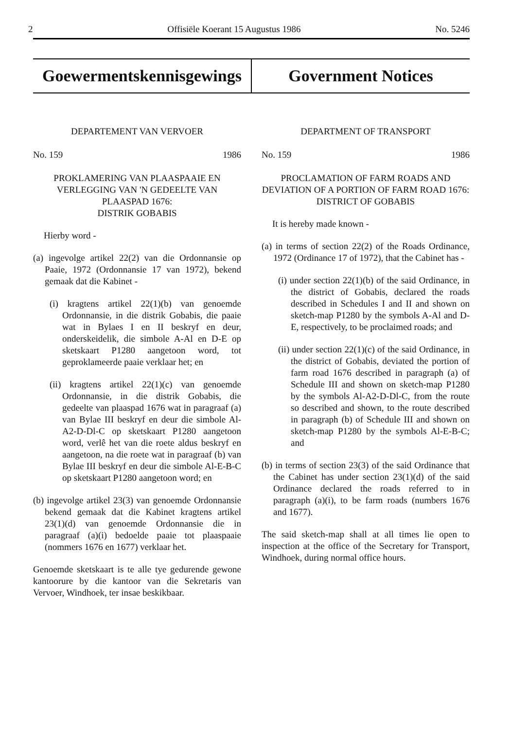2 Offisiële Koerant 15 Augustus 1986 No. 5246
Goewermentskennisgewings Government Notices
DEPARTEMENT VAN VERVOER
No. 159 1986
PROKLAMERING VAN PLAASPAAIE EN VERLEGGING VAN 'N GEDEELTE VAN PLAASPAD 1676:
DISTRIK GOBABIS
Hierby word -
(a) ingevolge artikel 22(2) van die Ordonnansie op Paaie, 1972 (Ordonnansie 17 van 1972), bekend gemaak dat die Kabinet -
(i) kragtens artikel 22(1)(b) van genoemde Ordonnansie, in die distrik Gobabis, die paaie wat in Bylaes I en II beskryf en deur, onderskeidelik, die simbole A-Al en D-E op sketskaart P1280 aangetoon word, tot geproklameerde paaie verklaar het; en
(ii) kragtens artikel 22(1)(c) van genoemde Ordonnansie, in die distrik Gobabis, die gedeelte van plaaspad 1676 wat in paragraaf (a) van Bylae III beskryf en deur die simbole Al-A2-D-Dl-C op sketskaart P1280 aangetoon word, verlê het van die roete aldus beskryf en aangetoon, na die roete wat in paragraaf (b) van Bylae III beskryf en deur die simbole Al-E-B-C op sketskaart P1280 aangetoon word; en
(b) ingevolge artikel 23(3) van genoemde Ordonnansie bekend gemaak dat die Kabinet kragtens artikel 23(1)(d) van genoemde Ordonnansie die in paragraaf (a)(i) bedoelde paaie tot plaaspaaie (nommers 1676 en 1677) verklaar het.
Genoemde sketskaart is te alle tye gedurende gewone kantoorure by die kantoor van die Sekretaris van Vervoer, Windhoek, ter insae beskikbaar.
DEPARTMENT OF TRANSPORT
No. 159 1986
PROCLAMATION OF FARM ROADS AND DEVIATION OF A PORTION OF FARM ROAD 1676:
DISTRICT OF GOBABIS
It is hereby made known -
(a) in terms of section 22(2) of the Roads Ordinance, 1972 (Ordinance 17 of 1972), that the Cabinet has -
(i) under section 22(1)(b) of the said Ordinance, in the district of Gobabis, declared the roads described in Schedules I and II and shown on sketch-map P1280 by the symbols A-Al and D-E, respectively, to be proclaimed roads; and
(ii) under section 22(1)(c) of the said Ordinance, in the district of Gobabis, deviated the portion of farm road 1676 described in paragraph (a) of Schedule III and shown on sketch-map P1280 by the symbols Al-A2-D-Dl-C, from the route so described and shown, to the route described in paragraph (b) of Schedule III and shown on sketch-map P1280 by the symbols Al-E-B-C; and
(b) in terms of section 23(3) of the said Ordinance that the Cabinet has under section 23(1)(d) of the said Ordinance declared the roads referred to in paragraph (a)(i), to be farm roads (numbers 1676 and 1677).
The said sketch-map shall at all times lie open to inspection at the office of the Secretary for Transport, Windhoek, during normal office hours.